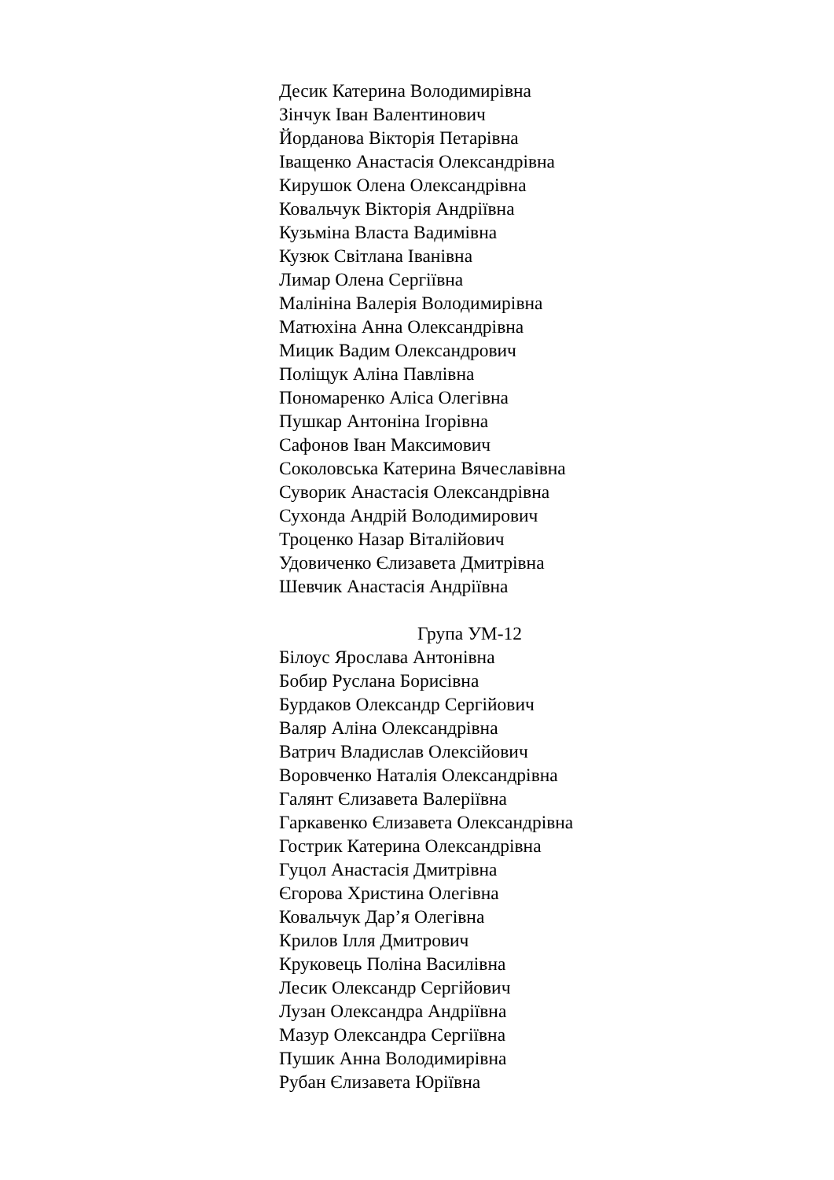Десик Катерина Володимирівна
Зінчук Іван Валентинович
Йорданова Вікторія Петарівна
Іващенко Анастасія Олександрівна
Кирушок Олена Олександрівна
Ковальчук Вікторія Андріївна
Кузьміна Власта Вадимівна
Кузюк Світлана Іванівна
Лимар Олена Сергіївна
Малініна Валерія Володимирівна
Матюхіна Анна Олександрівна
Мицик Вадим Олександрович
Поліщук Аліна Павлівна
Пономаренко Аліса Олегівна
Пушкар Антоніна Ігорівна
Сафонов Іван Максимович
Соколовська Катерина Вячеславівна
Суворик Анастасія Олександрівна
Сухонда Андрій Володимирович
Троценко Назар Віталійович
Удовиченко Єлизавета Дмитрівна
Шевчик Анастасія Андріївна
Група УМ-12
Білоус Ярослава Антонівна
Бобир Руслана Борисівна
Бурдаков Олександр Сергійович
Валяр Аліна Олександрівна
Ватрич Владислав Олексійович
Воровченко Наталія Олександрівна
Галянт Єлизавета Валеріївна
Гаркавенко Єлизавета Олександрівна
Гострик Катерина Олександрівна
Гуцол Анастасія Дмитрівна
Єгорова Христина Олегівна
Ковальчук Дар’я Олегівна
Крилов Ілля Дмитрович
Круковець Поліна Василівна
Лесик Олександр Сергійович
Лузан Олександра Андріївна
Мазур Олександра Сергіївна
Пушик Анна Володимирівна
Рубан Єлизавета Юріївна